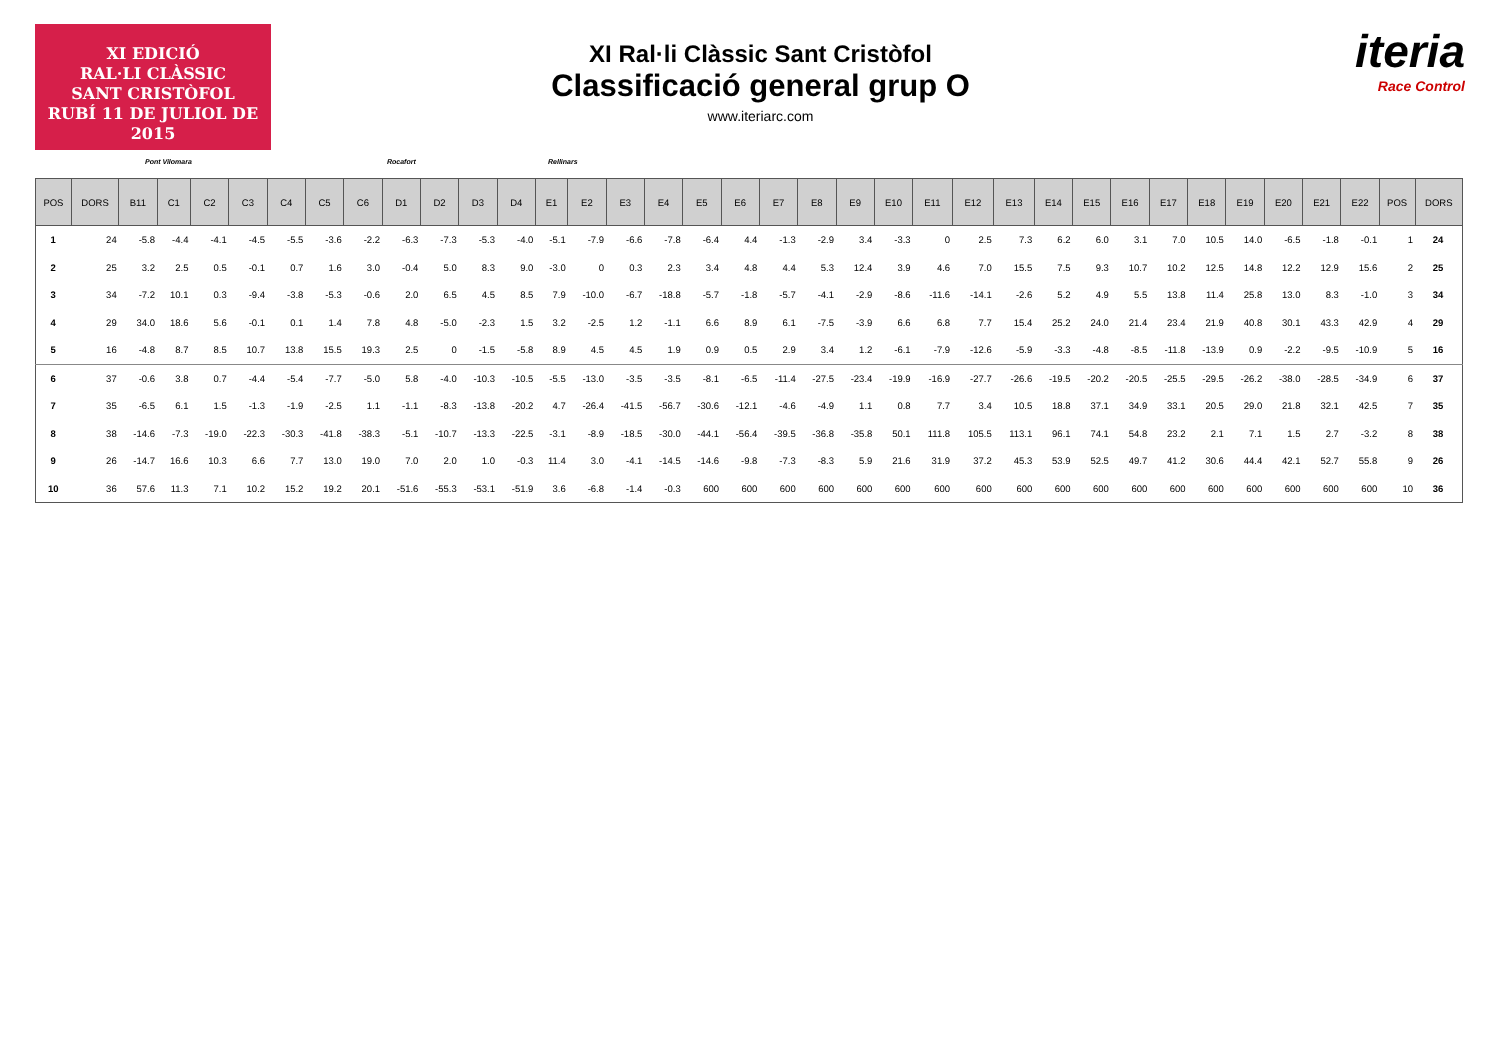XI EDICIÓ
RAL·LI CLÀSSIC
SANT CRISTÒFOL
RUBÍ 11 DE JULIOL DE 2015
XI Ral·li Clàssic Sant Cristòfol
Classificació general grup O
www.iteriarc.com
iteria
Race Control
Pont Vilomara Rocafort Rellinars
| POS | DORS | B11 | C1 | C2 | C3 | C4 | C5 | C6 | D1 | D2 | D3 | D4 | E1 | E2 | E3 | E4 | E5 | E6 | E7 | E8 | E9 | E10 | E11 | E12 | E13 | E14 | E15 | E16 | E17 | E18 | E19 | E20 | E21 | E22 | POS | DORS |
| --- | --- | --- | --- | --- | --- | --- | --- | --- | --- | --- | --- | --- | --- | --- | --- | --- | --- | --- | --- | --- | --- | --- | --- | --- | --- | --- | --- | --- | --- | --- | --- | --- | --- | --- | --- | --- |
| 1 | 24 | -5.8 | -4.4 | -4.1 | -4.5 | -5.5 | -3.6 | -2.2 | -6.3 | -7.3 | -5.3 | -4.0 | -5.1 | -7.9 | -6.6 | -7.8 | -6.4 | 4.4 | -1.3 | -2.9 | 3.4 | -3.3 | 0 | 2.5 | 7.3 | 6.2 | 6.0 | 3.1 | 7.0 | 10.5 | 14.0 | -6.5 | -1.8 | -0.1 | 1 | 24 |
| 2 | 25 | 3.2 | 2.5 | 0.5 | -0.1 | 0.7 | 1.6 | 3.0 | -0.4 | 5.0 | 8.3 | 9.0 | -3.0 | 0 | 0.3 | 2.3 | 3.4 | 4.8 | 4.4 | 5.3 | 12.4 | 3.9 | 4.6 | 7.0 | 15.5 | 7.5 | 9.3 | 10.7 | 10.2 | 12.5 | 14.8 | 12.2 | 12.9 | 15.6 | 2 | 25 |
| 3 | 34 | -7.2 | 10.1 | 0.3 | -9.4 | -3.8 | -5.3 | -0.6 | 2.0 | 6.5 | 4.5 | 8.5 | 7.9 | -10.0 | -6.7 | -18.8 | -5.7 | -1.8 | -5.7 | -4.1 | -2.9 | -8.6 | -11.6 | -14.1 | -2.6 | 5.2 | 4.9 | 5.5 | 13.8 | 11.4 | 25.8 | 13.0 | 8.3 | -1.0 | 3 | 34 |
| 4 | 29 | 34.0 | 18.6 | 5.6 | -0.1 | 0.1 | 1.4 | 7.8 | 4.8 | -5.0 | -2.3 | 1.5 | 3.2 | -2.5 | 1.2 | -1.1 | 6.6 | 8.9 | 6.1 | -7.5 | -3.9 | 6.6 | 6.8 | 7.7 | 15.4 | 25.2 | 24.0 | 21.4 | 23.4 | 21.9 | 40.8 | 30.1 | 43.3 | 42.9 | 4 | 29 |
| 5 | 16 | -4.8 | 8.7 | 8.5 | 10.7 | 13.8 | 15.5 | 19.3 | 2.5 | 0 | -1.5 | -5.8 | 8.9 | 4.5 | 4.5 | 1.9 | 0.9 | 0.5 | 2.9 | 3.4 | 1.2 | -6.1 | -7.9 | -12.6 | -5.9 | -3.3 | -4.8 | -8.5 | -11.8 | -13.9 | 0.9 | -2.2 | -9.5 | -10.9 | 5 | 16 |
| 6 | 37 | -0.6 | 3.8 | 0.7 | -4.4 | -5.4 | -7.7 | -5.0 | 5.8 | -4.0 | -10.3 | -10.5 | -5.5 | -13.0 | -3.5 | -3.5 | -8.1 | -6.5 | -11.4 | -27.5 | -23.4 | -19.9 | -16.9 | -27.7 | -26.6 | -19.5 | -20.2 | -20.5 | -25.5 | -29.5 | -26.2 | -38.0 | -28.5 | -34.9 | 6 | 37 |
| 7 | 35 | -6.5 | 6.1 | 1.5 | -1.3 | -1.9 | -2.5 | 1.1 | -1.1 | -8.3 | -13.8 | -20.2 | 4.7 | -26.4 | -41.5 | -56.7 | -30.6 | -12.1 | -4.6 | -4.9 | 1.1 | 0.8 | 7.7 | 3.4 | 10.5 | 18.8 | 37.1 | 34.9 | 33.1 | 20.5 | 29.0 | 21.8 | 32.1 | 42.5 | 7 | 35 |
| 8 | 38 | -14.6 | -7.3 | -19.0 | -22.3 | -30.3 | -41.8 | -38.3 | -5.1 | -10.7 | -13.3 | -22.5 | -3.1 | -8.9 | -18.5 | -30.0 | -44.1 | -56.4 | -39.5 | -36.8 | -35.8 | 50.1 | 111.8 | 105.5 | 113.1 | 96.1 | 74.1 | 54.8 | 23.2 | 2.1 | 7.1 | 1.5 | 2.7 | -3.2 | 8 | 38 |
| 9 | 26 | -14.7 | 16.6 | 10.3 | 6.6 | 7.7 | 13.0 | 19.0 | 7.0 | 2.0 | 1.0 | -0.3 | 11.4 | 3.0 | -4.1 | -14.5 | -14.6 | -9.8 | -7.3 | -8.3 | 5.9 | 21.6 | 31.9 | 37.2 | 45.3 | 53.9 | 52.5 | 49.7 | 41.2 | 30.6 | 44.4 | 42.1 | 52.7 | 55.8 | 9 | 26 |
| 10 | 36 | 57.6 | 11.3 | 7.1 | 10.2 | 15.2 | 19.2 | 20.1 | -51.6 | -55.3 | -53.1 | -51.9 | 3.6 | -6.8 | -1.4 | -0.3 | 600 | 600 | 600 | 600 | 600 | 600 | 600 | 600 | 600 | 600 | 600 | 600 | 600 | 600 | 600 | 600 | 600 | 600 | 10 | 36 |